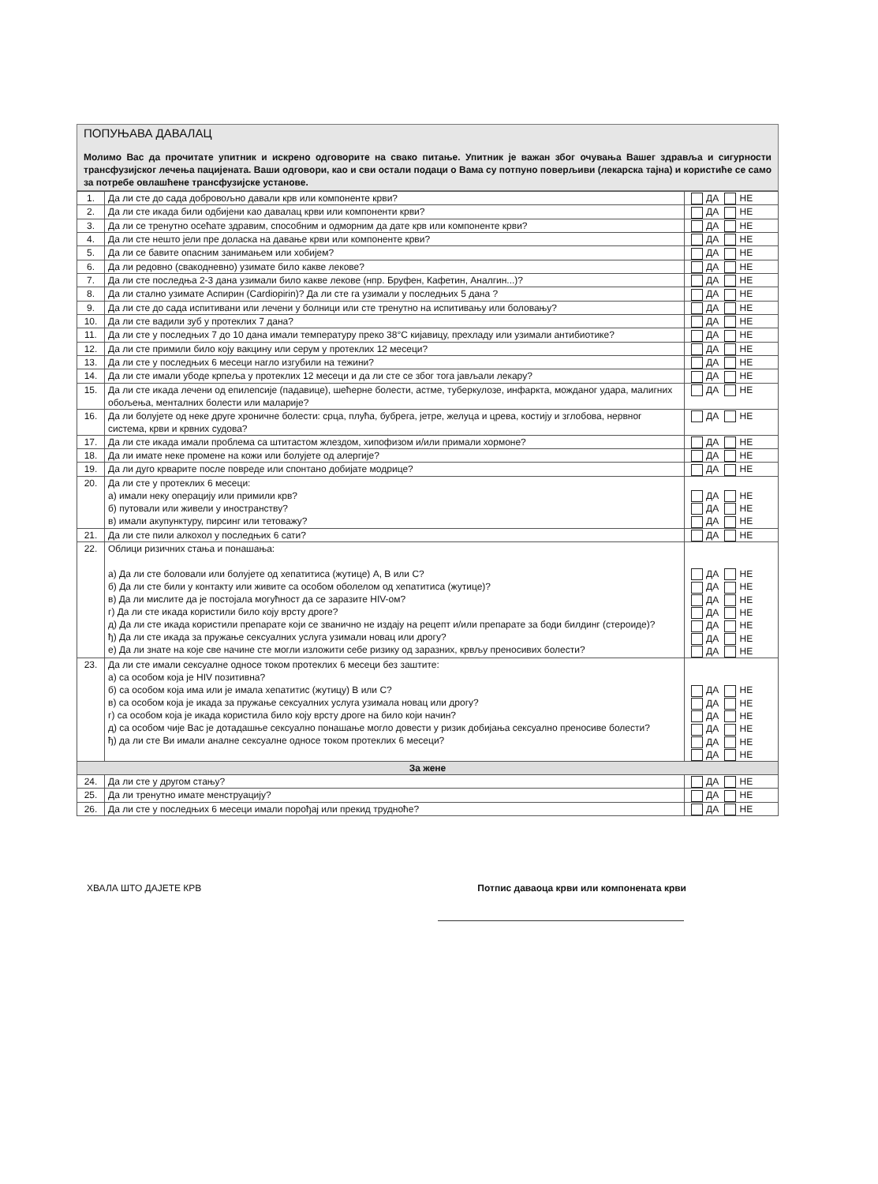ПОПУЊАВА ДАВАЛАЦ
Молимо Вас да прочитате упитник и искрено одговорите на свако питање. Упитник је важан због очувања Вашег здравља и сигурности трансфузијског лечења пацијената. Ваши одговори, као и сви остали подаци о Вама су потпуно поверљиви (лекарска тајна) и користиће се само за потребе овлашћене трансфузијске установе.
| 1. | Да ли сте до сада добровољно давали крв или компоненте крви? | ДА НЕ |
| 2. | Да ли сте икада били одбијени као давалац крви или компоненти крви? | ДА НЕ |
| 3. | Да ли се тренутно осећате здравим, способним и одморним да дате крв или компоненте крви? | ДА НЕ |
| 4. | Да ли сте нешто јели пре доласка на давање крви или компоненте крви? | ДА НЕ |
| 5. | Да ли се бавите опасним занимањем или хобијем? | ДА НЕ |
| 6. | Да ли редовно (свакодневно) узимате било какве лекове? | ДА НЕ |
| 7. | Да ли сте последња 2-3 дана узимали било какве лекове (нпр. Бруфен, Кафетин, Аналгин...)? | ДА НЕ |
| 8. | Да ли стално узимате Аспирин (Cardiopirin)? Да ли сте га узимали у последњих 5 дана ? | ДА НЕ |
| 9. | Да ли сте до сада испитивани или лечени у болници или сте тренутно на испитивању или боловању? | ДА НЕ |
| 10. | Да ли сте вадили зуб у протеклих 7 дана? | ДА НЕ |
| 11. | Да ли сте у последњих 7 до 10 дана имали температуру преко 38°C кијавицу, прехладу или узимали антибиотике? | ДА НЕ |
| 12. | Да ли сте примили било коју вакцину или серум у протеклих 12 месеци? | ДА НЕ |
| 13. | Да ли сте у последњих 6 месеци нагло изгубили на тежини? | ДА НЕ |
| 14. | Да ли сте имали убоде крпеља у протеклих 12 месеци и да ли сте се због тога јављали лекару? | ДА НЕ |
| 15. | Да ли сте икада лечени од епилепсије (падавице), шећерне болести, астме, туберкулозе, инфаркта, можданог удара, малигних обољења, менталних болести или маларије? | ДА НЕ |
| 16. | Да ли болујете од неке друге хроничне болести: срца, плућа, бубрега, јетре, желуца и црева, костију и зглобова, нервног система, крви и крвних судова? | ДА НЕ |
| 17. | Да ли сте икада имали проблема са штитастом жлездом, хипофизом и/или примали хормоне? | ДА НЕ |
| 18. | Да ли имате неке промене на кожи или болујете од алергије? | ДА НЕ |
| 19. | Да ли дуго крварите после повреде или спонтано добијате модрице? | ДА НЕ |
| 20. | Да ли сте у протеклих 6 месеци: а) имали неку операцију или примили крв? б) путовали или живели у иностранству? в) имали акупунктуру, пирсинг или тетоважу? | ДА НЕ ДА НЕ ДА НЕ |
| 21. | Да ли сте пили алкохол у последњих 6 сати? | ДА НЕ |
| 22. | Облици ризичних стања и понашања: а) Да ли сте боловали или болујете од хепатитиса (жутице) А, В или С? б) Да ли сте били у контакту или живите са особом оболелом од хепатитиса (жутице)? в) Да ли мислите да је постојала могућност да се заразите HIV-ом? г) Да ли сте икада користили било коју врсту дроге? д) Да ли сте икада користили препарате који се званично не издају на рецепт и/или препарате за боди билдинг (стероиде)? ђ) Да ли сте икада за пружање сексуалних услуга узимали новац или дрогу? е) Да ли знате на које све начине сте могли изложити себе ризику од заразних, крвљу преносивих болести? | ДА НЕ ДА НЕ ДА НЕ ДА НЕ ДА НЕ ДА НЕ ДА НЕ |
| 23. | Да ли сте имали сексуалне односе током протеклих 6 месеци без заштите: а) са особом која је HIV позитивна? б) са особом која има или је имала хепатитис (жутицу) В или С? в) са особом која је икада за пружање сексуалних услуга узимала новац или дрогу? г) са особом која је икада користила било коју врсту дроге на било који начин? д) са особом чије Вас је дотадашње сексуално понашање могло довести у ризик добијања сексуално преносиве болести? ђ) да ли сте Ви имали аналне сексуалне односе током протеклих 6 месеци? | ДА НЕ ДА НЕ ДА НЕ ДА НЕ ДА НЕ ДА НЕ |
| За жене | | |
| 24. | Да ли сте у другом стању? | ДА НЕ |
| 25. | Да ли тренутно имате менструацију? | ДА НЕ |
| 26. | Да ли сте у последњих 6 месеци имали порођај или прекид трудноће? | ДА НЕ |
ХВАЛА ШТО ДАЈЕТЕ КРВ Потпис даваоца крви или компонената крви